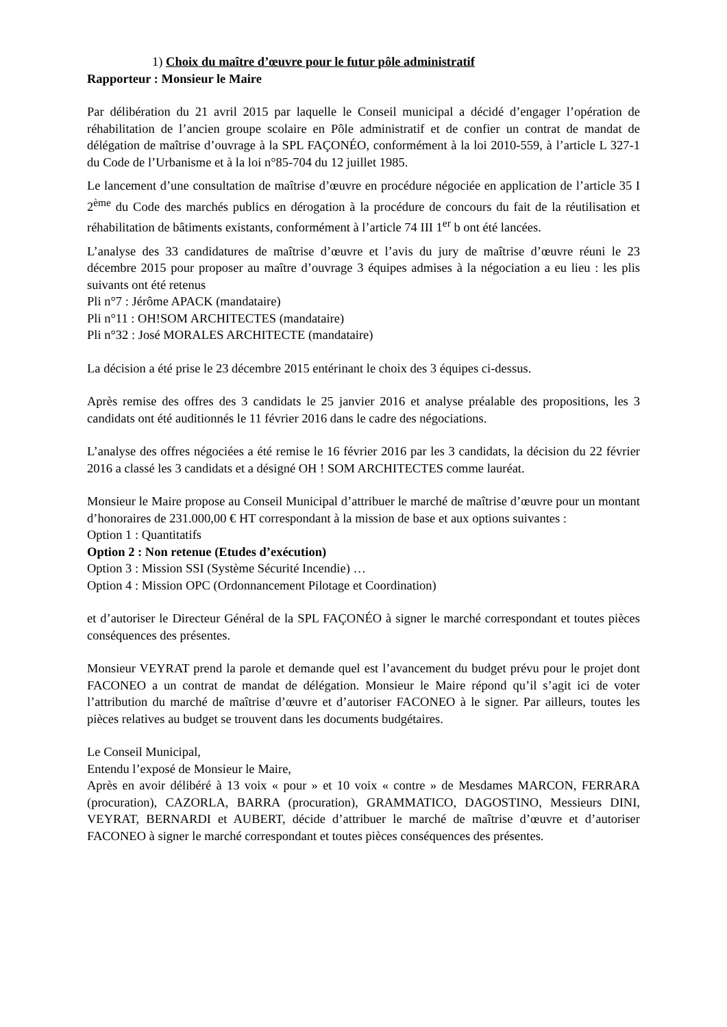1) Choix du maître d’œuvre pour le futur pôle administratif
Rapporteur : Monsieur le Maire
Par délibération du 21 avril 2015 par laquelle le Conseil municipal a décidé d’engager l’opération de réhabilitation de l’ancien groupe scolaire en Pôle administratif et de confier un contrat de mandat de délégation de maîtrise d’ouvrage à la SPL FAÇONÉO, conformément à la loi 2010-559, à l’article L 327-1 du Code de l’Urbanisme et à la loi n°85-704 du 12 juillet 1985.
Le lancement d’une consultation de maîtrise d’œuvre en procédure négociée en application de l’article 35 I 2<sup>ème</sup> du Code des marchés publics en dérogation à la procédure de concours du fait de la réutilisation et réhabilitation de bâtiments existants, conformément à l’article 74 III 1<sup>er</sup> b ont été lancées.
L’analyse des 33 candidatures de maîtrise d’œuvre et l’avis du jury de maîtrise d’œuvre réuni le 23 décembre 2015 pour proposer au maître d’ouvrage 3 équipes admises à la négociation a eu lieu : les plis suivants ont été retenus
Pli n°7 : Jérôme APACK (mandataire)
Pli n°11 : OH!SOM ARCHITECTES (mandataire)
Pli n°32 : José MORALES ARCHITECTE (mandataire)
La décision a été prise le 23 décembre 2015 entérinant le choix des 3 équipes ci-dessus.
Après remise des offres des 3 candidats le 25 janvier 2016 et analyse préalable des propositions, les 3 candidats ont été auditionnés le 11 février 2016 dans le cadre des négociations.
L’analyse des offres négociées a été remise le 16 février 2016 par les 3 candidats, la décision du 22 février 2016 a classé les 3 candidats et a désigné OH ! SOM ARCHITECTES comme lauréat.
Monsieur le Maire propose au Conseil Municipal d’attribuer le marché de maîtrise d’œuvre pour un montant d’honoraires de 231.000,00 € HT correspondant à la mission de base et aux options suivantes :
Option 1 : Quantitatifs
Option 2 : Non retenue (Etudes d’exécution)
Option 3 : Mission SSI (Système Sécurité Incendie) …
Option 4 : Mission OPC (Ordonnancement Pilotage et Coordination)
et d’autoriser le Directeur Général de la SPL FAÇONÉO à signer le marché correspondant et toutes pièces conséquences des présentes.
Monsieur VEYRAT prend la parole et demande quel est l’avancement du budget prévu pour le projet dont FACONEO a un contrat de mandat de délégation. Monsieur le Maire répond qu’il s’agit ici de voter l’attribution du marché de maîtrise d’œuvre et d’autoriser FACONEO à le signer. Par ailleurs, toutes les pièces relatives au budget se trouvent dans les documents budgétaires.
Le Conseil Municipal,
Entendu l’exposé de Monsieur le Maire,
Après en avoir délibéré à 13 voix « pour » et 10 voix « contre » de Mesdames MARCON, FERRARA (procuration), CAZORLA, BARRA (procuration), GRAMMATICO, DAGOSTINO, Messieurs DINI, VEYRAT, BERNARDI et AUBERT, décide d’attribuer le marché de maîtrise d’œuvre et d’autoriser FACONEO à signer le marché correspondant et toutes pièces conséquences des présentes.